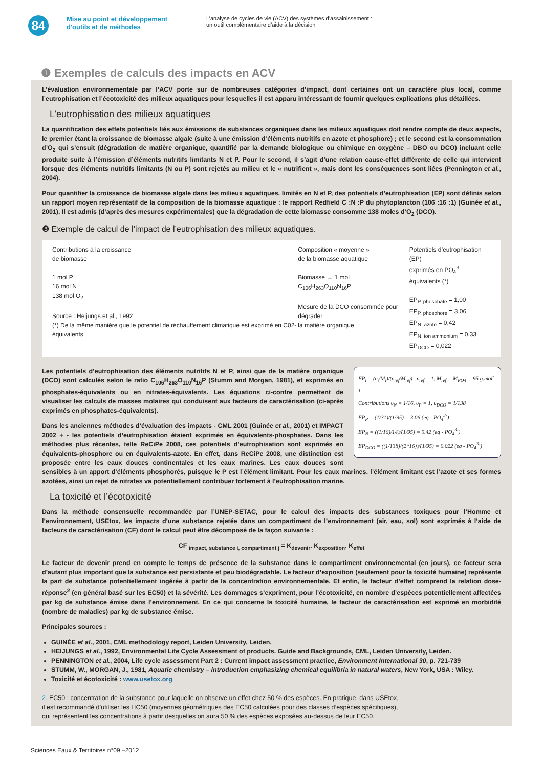84
Mise au point et développement d'outils et de méthodes
L’analyse de cycles de vie (ACV) des systèmes d’assainissement :
un outil complémentaire d’aide à la décision
❶ Exemples de calculs des impacts en ACV
L’évaluation environnementale par l’ACV porte sur de nombreuses catégories d’impact, dont certaines ont un caractère plus local, comme l’eutrophisation et l’écotoxicité des milieux aquatiques pour lesquelles il est apparu intéressant de fournir quelques explications plus détaillées.
L’eutrophisation des milieux aquatiques
La quantification des effets potentiels liés aux émissions de substances organiques dans les milieux aquatiques doit rendre compte de deux aspects, le premier étant la croissance de biomasse algale (suite à une émission d’éléments nutritifs en azote et phosphore) ; et le second est la consommation d’O<sub>2</sub> qui s’ensuit (dégradation de matière organique, quantifié par la demande biologique ou chimique en oxygène – DBO ou DCO) incluant celle produite suite à l’émission d’éléments nutritifs limitants N et P. Pour le second, il s’agit d’une relation cause-effet différente de celle qui intervient lorsque des éléments nutritifs limitants (N ou P) sont rejetés au milieu et le « nutrifient », mais dont les conséquences sont liées (Pennington et al., 2004).
Pour quantifier la croissance de biomasse algale dans les milieux aquatiques, limités en N et P, des potentiels d’eutrophisation (EP) sont définis selon un rapport moyen représentatif de la composition de la biomasse aquatique : le rapport Redfield C :N :P du phytoplancton (106 :16 :1) (Guinée et al., 2001). Il est admis (d’après des mesures expérimentales) que la dégradation de cette biomasse consomme 138 moles d’O<sub>2</sub> (DCO).
❸ Exemple de calcul de l’impact de l’eutrophisation des milieux aquatiques.
Contributions à la croissance
de biomasse
1 mol P
16 mol N
138 mol O<sub>2</sub>
Source : Heijungs et al., 1992
(*) De la même manière que le potentiel de réchauffement climatique est exprimé en C02- équivalents.
Composition « moyenne »
de la biomasse aquatique
Biomasse → 1 mol
C<sub>106</sub>H<sub>263</sub>O<sub>110</sub>N<sub>16</sub>P
Mesure de la DCO consommée pour dégrader
la matière organique
Potentiels d’eutrophisation (EP)
exprimés en PO<sub>4</sub><sup>3-</sup> équivalents (*)
EP<sub>P, phosphate</sub> = 1,00
EP<sub>P, phosphore</sub> = 3,06
EP<sub>N, azote</sub> = 0,42
EP<sub>N, ion ammonium</sub> = 0,33
EP<sub>DCO</sub> = 0,022
EP<sub>i</sub> = (υ<sub>i</sub>/M<sub>i</sub>)/(υ<sub>ref</sub>/M<sub>ref</sub>) υ<sub>ref</sub> = 1, M<sub>ref</sub> = M<sub>PO4</sub> = 95 g.mol<sup>-1</sup>
Contributions υ<sub>N</sub> = 1/16, υ<sub>P</sub> = 1, υ<sub>DCO</sub> = 1/138
EP<sub>P</sub> = (1/31)/(1/95) = 3.06 (eq - PO<sub>4</sub><sup>3-</sup>)
EP<sub>N</sub> = ((1/16)/14)/(1/95) = 0.42 (eq - PO<sub>4</sub><sup>3-</sup>)
EP<sub>DCO</sub> = ((1/138)/(2*16))/(1/95) = 0.022 (eq - PO<sub>4</sub><sup>3-</sup>)
Les potentiels d’eutrophisation des éléments nutritifs N et P, ainsi que de la matière organique (DCO) sont calculés selon le ratio C<sub>106</sub>H<sub>263</sub>O<sub>110</sub>N<sub>16</sub>P (Stumm and Morgan, 1981), et exprimés en phosphates-équivalents ou en nitrates-équivalents. Les équations ci-contre permettent de visualiser les calculs de masses molaires qui conduisent aux facteurs de caractérisation (ci-après exprimés en phosphates-équivalents).
Dans les anciennes méthodes d’évaluation des impacts - CML 2001 (Guinée et al., 2001) et IMPACT 2002 + - les potentiels d’eutrophisation étaient exprimés en équivalents-phosphates. Dans les méthodes plus récentes, telle ReCiPe 2008, ces potentiels d’eutrophisation sont exprimés en équivalents-phosphore ou en équivalents-azote. En effet, dans ReCiPe 2008, une distinction est proposée entre les eaux douces continentales et les eaux marines. Les eaux douces sont sensibles à un apport d’éléments phosphorés, puisque le P est l’élément limitant. Pour les eaux marines, l’élément limitant est l’azote et ses formes azotées, ainsi un rejet de nitrates va potentiellement contribuer fortement à l’eutrophisation marine.
La toxicité et l’écotoxicité
Dans la méthode consensuelle recommandée par l’UNEP-SETAC, pour le calcul des impacts des substances toxiques pour l’Homme et l’environnement, USEtox, les impacts d’une substance rejetée dans un compartiment de l’environnement (air, eau, sol) sont exprimés à l’aide de facteurs de caractérisation (CF) dont le calcul peut être décomposé de la façon suivante :
CF <sub>impact, substance i, compartiment j</sub> = K<sub>devenir</sub>. K<sub>exposition</sub>. K<sub>effet</sub>
Le facteur de devenir prend en compte le temps de présence de la substance dans le compartiment environnemental (en jours), ce facteur sera d’autant plus important que la substance est persistante et peu biodégradable. Le facteur d’exposition (seulement pour la toxicité humaine) représente la part de substance potentiellement ingérée à partir de la concentration environnementale. Et enfin, le facteur d’effet comprend la relation dose-réponse<sup>2</sup> (en général basé sur les EC50) et la sévérité. Les dommages s’expriment, pour l’écotoxicité, en nombre d’espèces potentiellement affectées par kg de substance émise dans l’environnement. En ce qui concerne la toxicité humaine, le facteur de caractérisation est exprimé en morbidité (nombre de maladies) par kg de substance émise.
Principales sources :
GUINÉE et al., 2001, CML methodology report, Leiden University, Leiden.
HEIJUNGS et al., 1992, Environmental Life Cycle Assessment of products. Guide and Backgrounds, CML, Leiden University, Leiden.
PENNINGTON et al., 2004, Life cycle assessment Part 2 : Current impact assessment practice, Environment International 30, p. 721-739
STUMM, W., MORGAN, J., 1981, Aquatic chemistry – introduction emphasizing chemical equilibria in natural waters, New York, USA : Wiley.
Toxicité et écotoxicité : www.usetox.org
2. EC50 : concentration de la substance pour laquelle on observe un effet chez 50 % des espèces. En pratique, dans USEtox,
il est recommandé d’utiliser les HC50 (moyennes géométriques des EC50 calculées pour des classes d’espèces spécifiques),
qui représentent les concentrations à partir desquelles on aura 50 % des espèces exposées au-dessus de leur EC50.
Sciences Eaux & Territoires n°09 –2012